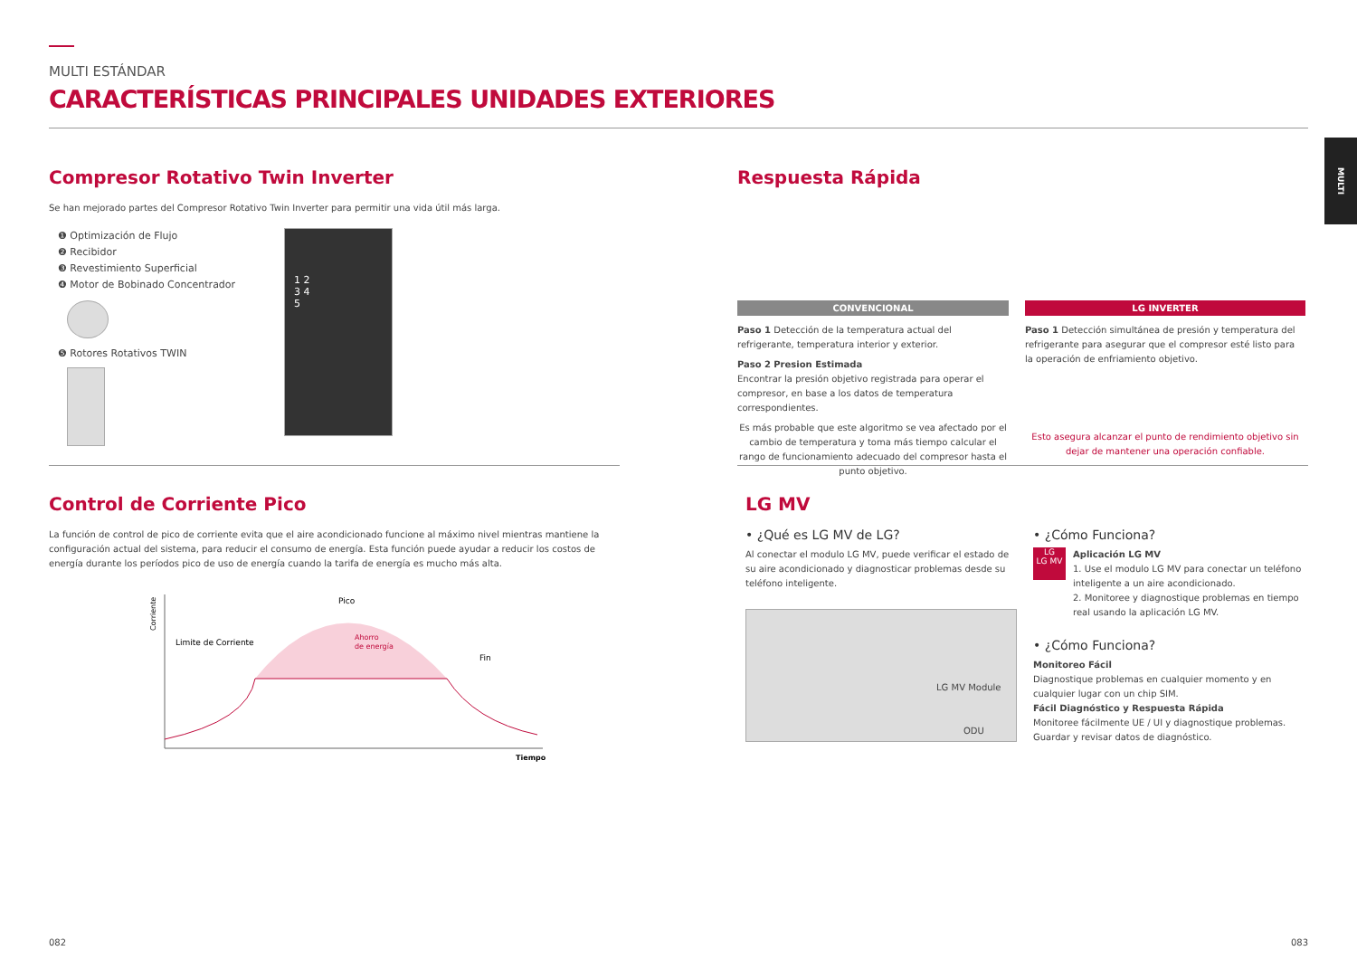MULTI
MULTI ESTÁNDAR
CARACTERÍSTICAS PRINCIPALES UNIDADES EXTERIORES
Compresor Rotativo Twin Inverter
Se han mejorado partes del Compresor Rotativo Twin Inverter para permitir una vida útil más larga.
❶ Optimización de Flujo
❷ Recibidor
❸ Revestimiento Superficial
❹ Motor de Bobinado Concentrador
❺ Rotores Rotativos TWIN
1 2
3 4
5
Respuesta Rápida
CONVENCIONAL
Paso 1 Detección de la temperatura actual del refrigerante, temperatura interior y exterior.
Paso 2 Presion Estimada
Encontrar la presión objetivo registrada para operar el compresor, en base a los datos de temperatura correspondientes.
Es más probable que este algoritmo se vea afectado por el cambio de temperatura y toma más tiempo calcular el rango de funcionamiento adecuado del compresor hasta el punto objetivo.
LG INVERTER
Paso 1 Detección simultánea de presión y temperatura del refrigerante para asegurar que el compresor esté listo para la operación de enfriamiento objetivo.
Esto asegura alcanzar el punto de rendimiento objetivo sin dejar de mantener una operación confiable.
Control de Corriente Pico
La función de control de pico de corriente evita que el aire acondicionado funcione al máximo nivel mientras mantiene la configuración actual del sistema, para reducir el consumo de energía. Esta función puede ayudar a reducir los costos de energía durante los períodos pico de uso de energía cuando la tarifa de energía es mucho más alta.
Corriente
Pico
Limite de Corriente
Ahorro
de energía
Fin
Tiempo
LG MV
• ¿Qué es LG MV de LG?
Al conectar el modulo LG MV, puede verificar el estado de su aire acondicionado y diagnosticar problemas desde su teléfono inteligente.
LG MV Module
ODU
• ¿Cómo Funciona?
LG
LG MV
Aplicación LG MV
1. Use el modulo LG MV para conectar un teléfono inteligente a un aire acondicionado.
2. Monitoree y diagnostique problemas en tiempo real usando la aplicación LG MV.
• ¿Cómo Funciona?
Monitoreo Fácil
Diagnostique problemas en cualquier momento y en cualquier lugar con un chip SIM.
Fácil Diagnóstico y Respuesta Rápida
Monitoree fácilmente UE / UI y diagnostique problemas.
Guardar y revisar datos de diagnóstico.
082 083